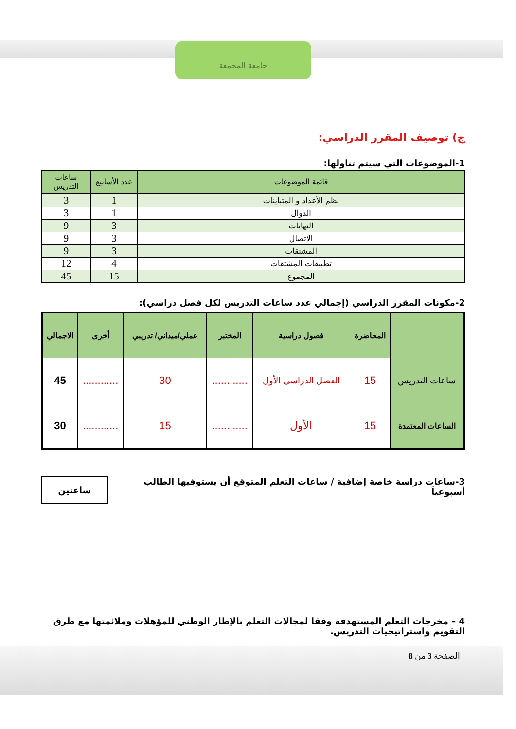جامعة المجمعة
ج) توصيف المقرر الدراسي:
1-الموضوعات التي سيتم تناولها:
| قائمة الموضوعات | عدد الأسابيع | ساعات التدريس |
| --- | --- | --- |
| نظم الأعداد و المتباينات | 1 | 3 |
| الدوال | 1 | 3 |
| النهايات | 3 | 9 |
| الاتصال | 3 | 9 |
| المشتقات | 3 | 9 |
| تطبيقات المشتقات | 4 | 12 |
| المجموع | 15 | 45 |
2-مكونات المقرر الدراسي (إجمالي عدد ساعات التدريس لكل فصل دراسي):
| | المحاضرة | فصول دراسية | المختبر | عملي/ميداني/ تدريبي | أخرى | الاجمالي |
| --- | --- | --- | --- | --- | --- | --- |
| ساعات التدريس | 15 | الفصل الدراسي الأول | ............ | 30 | ............ | 45 |
| الساعات المعتمدة | 15 | الأول | ............ | 15 | ............ | 30 |
3-ساعات دراسة خاصة إضافية / ساعات التعلم المتوقع أن يستوفيها الطالب أسبوعياً
ساعتين
4 – مخرجات التعلم المستهدفة وفقا لمجالات التعلم بالإطار الوطني للمؤهلات وملائمتها مع طرق التقويم واستراتيجيات التدريس.
الصفحة 3 من 8